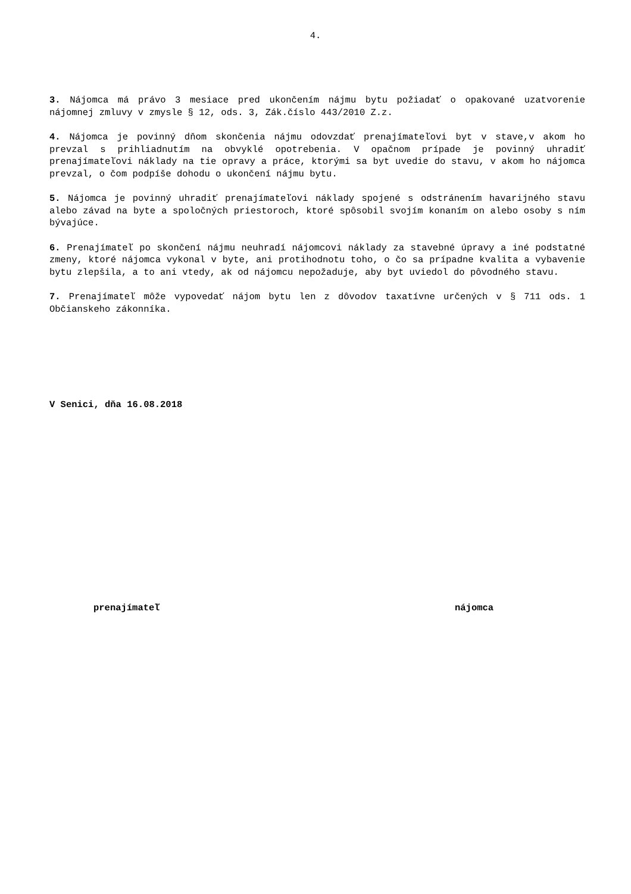4.
3. Nájomca má právo 3 mesiace pred ukončením nájmu bytu požiadať o opakované uzatvorenie nájomnej zmluvy v zmysle § 12, ods. 3, Zák.číslo 443/2010 Z.z.
4. Nájomca je povinný dňom skončenia nájmu odovzdať prenajímateľovi byt v stave,v akom ho prevzal s prihliadnutím na obvyklé opotrebenia. V opačnom prípade je povinný uhradiť prenajímateľovi náklady na tie opravy a práce, ktorými sa byt uvedie do stavu, v akom ho nájomca prevzal, o čom podpíše dohodu o ukončení nájmu bytu.
5. Nájomca je povinný uhradiť prenajímateľovi náklady spojené s odstránením havarijného stavu alebo závad na byte a spoločných priestoroch, ktoré spôsobil svojím konaním on alebo osoby s ním bývajúce.
6. Prenajímateľ po skončení nájmu neuhradí nájomcovi náklady za stavebné úpravy a iné podstatné zmeny, ktoré nájomca vykonal v byte, ani protihodnotu toho, o čo sa prípadne kvalita a vybavenie bytu zlepšila, a to ani vtedy, ak od nájomcu nepožaduje, aby byt uviedol do pôvodného stavu.
7. Prenajímateľ môže vypovedať nájom bytu len z dôvodov taxatívne určených v § 711 ods. 1 Občianskeho zákonníka.
V Senici, dňa 16.08.2018
prenajímateľ nájomca